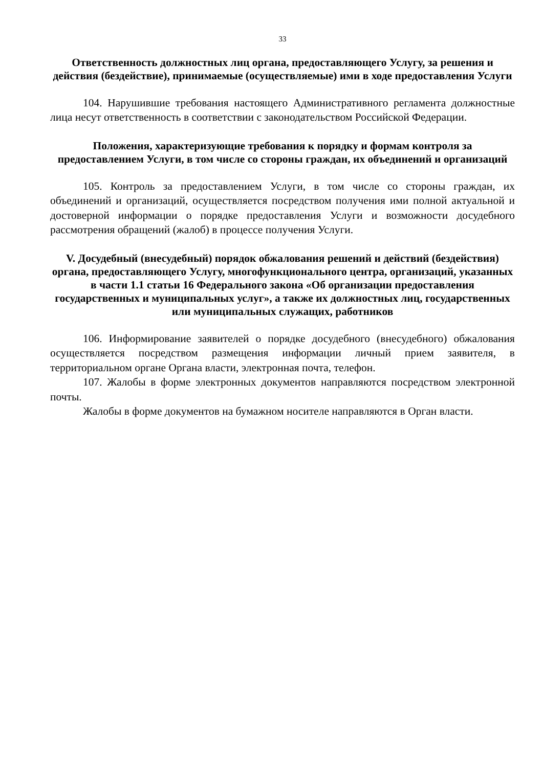33
Ответственность должностных лиц органа, предоставляющего Услугу, за решения и действия (бездействие), принимаемые (осуществляемые) ими в ходе предоставления Услуги
104. Нарушившие требования настоящего Административного регламента должностные лица несут ответственность в соответствии с законодательством Российской Федерации.
Положения, характеризующие требования к порядку и формам контроля за предоставлением Услуги, в том числе со стороны граждан, их объединений и организаций
105. Контроль за предоставлением Услуги, в том числе со стороны граждан, их объединений и организаций, осуществляется посредством получения ими полной актуальной и достоверной информации о порядке предоставления Услуги и возможности досудебного рассмотрения обращений (жалоб) в процессе получения Услуги.
V. Досудебный (внесудебный) порядок обжалования решений и действий (бездействия) органа, предоставляющего Услугу, многофункционального центра, организаций, указанных в части 1.1 статьи 16 Федерального закона «Об организации предоставления государственных и муниципальных услуг», а также их должностных лиц, государственных или муниципальных служащих, работников
106. Информирование заявителей о порядке досудебного (внесудебного) обжалования осуществляется посредством размещения информации личный прием заявителя, в территориальном органе Органа власти, электронная почта, телефон.
107. Жалобы в форме электронных документов направляются посредством электронной почты.
Жалобы в форме документов на бумажном носителе направляются в Орган власти.